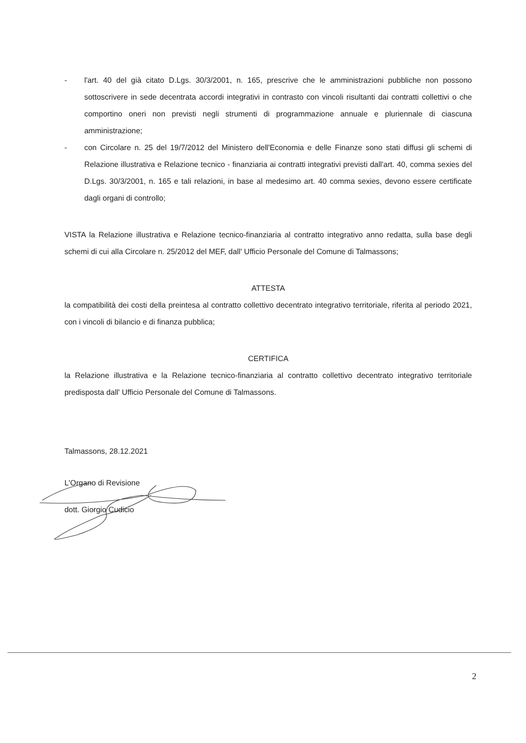- l'art. 40 del già citato D.Lgs. 30/3/2001, n. 165, prescrive che le amministrazioni pubbliche non possono sottoscrivere in sede decentrata accordi integrativi in contrasto con vincoli risultanti dai contratti collettivi o che comportino oneri non previsti negli strumenti di programmazione annuale e pluriennale di ciascuna amministrazione;
- con Circolare n. 25 del 19/7/2012 del Ministero dell'Economia e delle Finanze sono stati diffusi gli schemi di Relazione illustrativa e Relazione tecnico - finanziaria ai contratti integrativi previsti dall'art. 40, comma sexies del D.Lgs. 30/3/2001, n. 165 e tali relazioni, in base al medesimo art. 40 comma sexies, devono essere certificate dagli organi di controllo;
VISTA la Relazione illustrativa e Relazione tecnico-finanziaria al contratto integrativo anno redatta, sulla base degli schemi di cui alla Circolare n. 25/2012 del MEF, dall' Ufficio Personale del Comune di Talmassons;
ATTESTA
la compatibilità dei costi della preintesa al contratto collettivo decentrato integrativo territoriale, riferita al periodo 2021, con i vincoli di bilancio e di finanza pubblica;
CERTIFICA
la Relazione illustrativa e la Relazione tecnico-finanziaria al contratto collettivo decentrato integrativo territoriale predisposta dall' Ufficio Personale del Comune di Talmassons.
Talmassons, 28.12.2021
L'Organo di Revisione
dott. Giorgio Cudicio
2